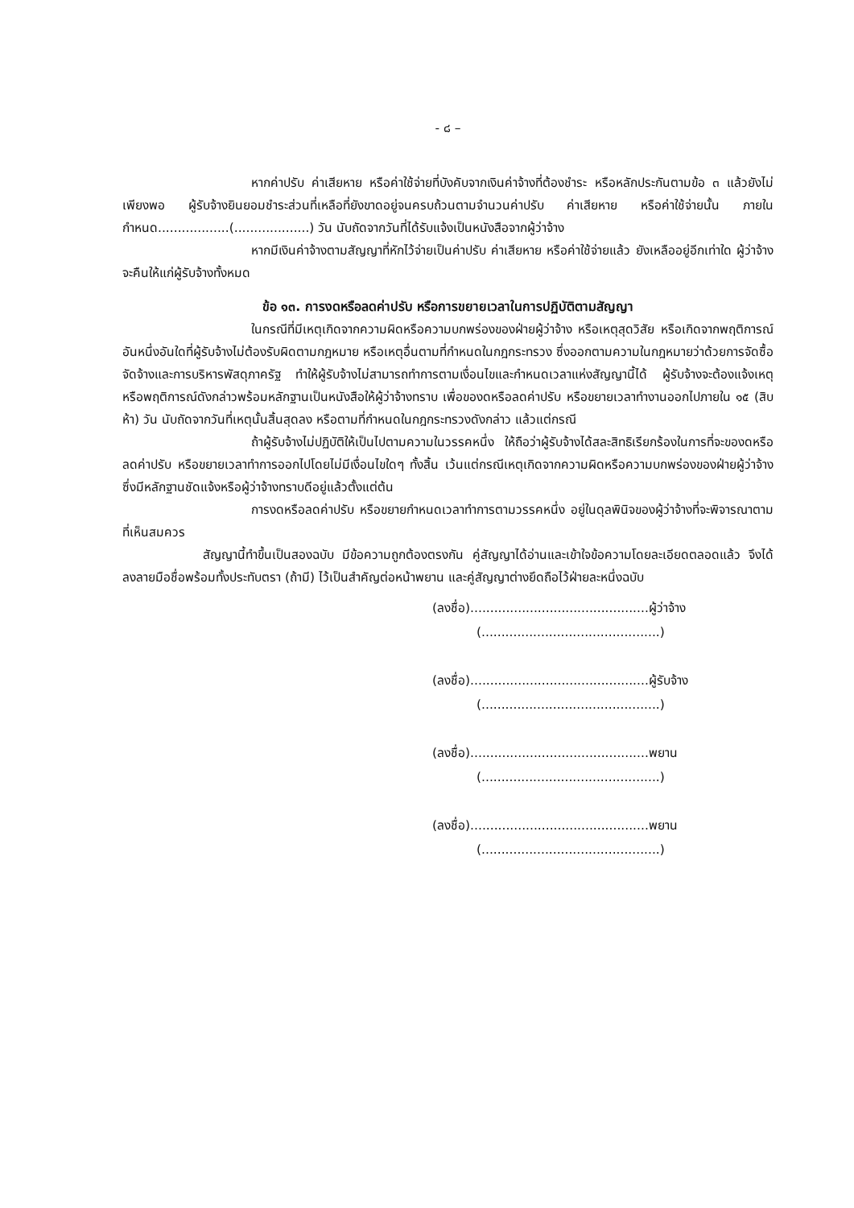- ๘ –
หากค่าปรับ ค่าเสียหาย หรือค่าใช้จ่ายที่บังคับจากเงินค่าจ้างที่ต้องชำระ หรือหลักประกันตามข้อ ๓ แล้วยังไม่เพียงพอ ผู้รับจ้างยินยอมชำระส่วนที่เหลือที่ยังขาดอยู่จนครบถ้วนตามจำนวนค่าปรับ ค่าเสียหาย หรือค่าใช้จ่ายนั้น ภายในกำหนด..................(...................) วัน นับถัดจากวันที่ได้รับแจ้งเป็นหนังสือจากผู้ว่าจ้าง
หากมีเงินค่าจ้างตามสัญญาที่หักไว้จ่ายเป็นค่าปรับ ค่าเสียหาย หรือค่าใช้จ่ายแล้ว ยังเหลืออยู่อีกเท่าใด ผู้ว่าจ้างจะคืนให้แก่ผู้รับจ้างทั้งหมด
ข้อ ๑๓. การงดหรือลดค่าปรับ หรือการขยายเวลาในการปฏิบัติตามสัญญา
ในกรณีที่มีเหตุเกิดจากความผิดหรือความบกพร่องของฝ่ายผู้ว่าจ้าง หรือเหตุสุดวิสัย หรือเกิดจากพฤติการณ์อันหนึ่งอันใดที่ผู้รับจ้างไม่ต้องรับผิดตามกฎหมาย หรือเหตุอื่นตามที่กำหนดในกฎกระทรวง ซึ่งออกตามความในกฎหมายว่าด้วยการจัดซื้อจัดจ้างและการบริหารพัสดุภาครัฐ ทำให้ผู้รับจ้างไม่สามารถทำการตามเงื่อนไขและกำหนดเวลาแห่งสัญญานี้ได้ ผู้รับจ้างจะต้องแจ้งเหตุ หรือพฤติการณ์ดังกล่าวพร้อมหลักฐานเป็นหนังสือให้ผู้ว่าจ้างทราบ เพื่อของดหรือลดค่าปรับ หรือขยายเวลาทำงานออกไปภายใน ๑๕ (สิบห้า) วัน นับถัดจากวันที่เหตุนั้นสิ้นสุดลง หรือตามที่กำหนดในกฎกระทรวงดังกล่าว แล้วแต่กรณี
ถ้าผู้รับจ้างไม่ปฏิบัติให้เป็นไปตามความในวรรคหนึ่ง ให้ถือว่าผู้รับจ้างได้สละสิทธิเรียกร้องในการที่จะของดหรือลดค่าปรับ หรือขยายเวลาทำการออกไปโดยไม่มีเงื่อนไขใดๆ ทั้งสิ้น เว้นแต่กรณีเหตุเกิดจากความผิดหรือความบกพร่องของฝ่ายผู้ว่าจ้างซึ่งมีหลักฐานชัดแจ้งหรือผู้ว่าจ้างทราบดีอยู่แล้วตั้งแต่ต้น
การงดหรือลดค่าปรับ หรือขยายกำหนดเวลาทำการตามวรรคหนึ่ง อยู่ในดุลพินิจของผู้ว่าจ้างที่จะพิจารณาตามที่เห็นสมควร
สัญญานี้ทำขึ้นเป็นสองฉบับ มีข้อความถูกต้องตรงกัน คู่สัญญาได้อ่านและเข้าใจข้อความโดยละเอียดตลอดแล้ว จึงได้ลงลายมือชื่อพร้อมทั้งประทับตรา (ถ้ามี) ไว้เป็นสำคัญต่อหน้าพยาน และคู่สัญญาต่างยึดถือไว้ฝ่ายละหนึ่งฉบับ
(ลงชื่อ).............................................ผู้ว่าจ้าง
(.............................................)
(ลงชื่อ).............................................ผู้รับจ้าง
(.............................................)
(ลงชื่อ).............................................พยาน
(.............................................)
(ลงชื่อ).............................................พยาน
(.............................................)